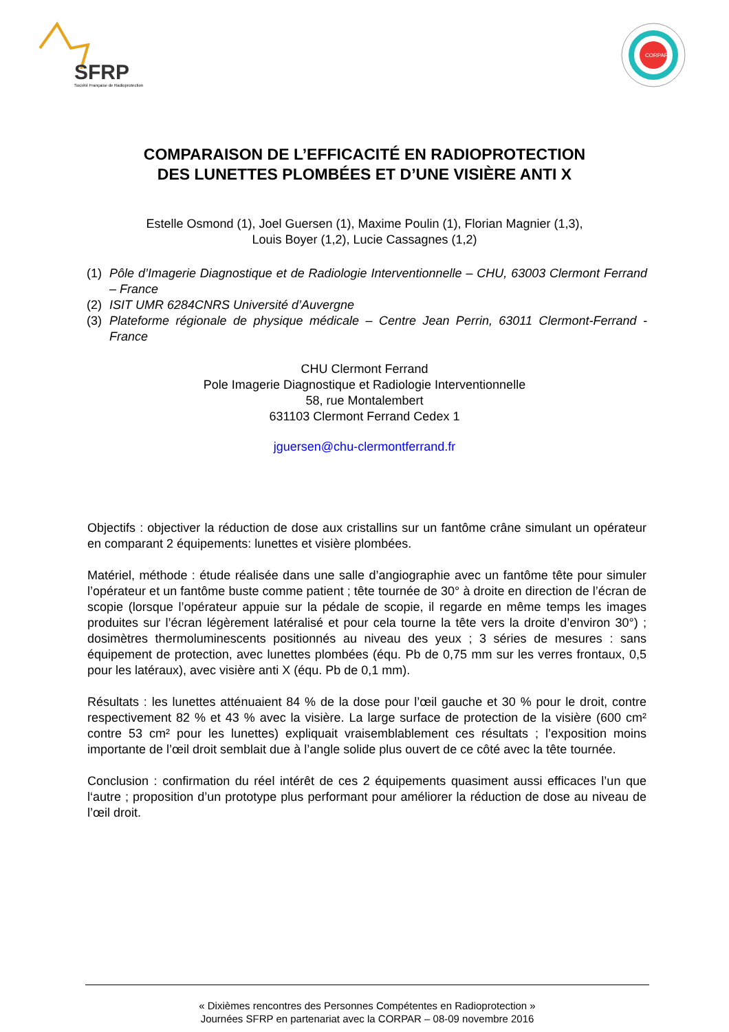SFRP
Société Française de Radioprotection
CORPAR
COMPARAISON DE L’EFFICACITÉ EN RADIOPROTECTION
DES LUNETTES PLOMBÉES ET D’UNE VISIÈRE ANTI X
Estelle Osmond (1), Joel Guersen (1), Maxime Poulin (1), Florian Magnier (1,3),
Louis Boyer (1,2), Lucie Cassagnes (1,2)
(1) Pôle d’Imagerie Diagnostique et de Radiologie Interventionnelle – CHU, 63003 Clermont Ferrand – France
(2) ISIT UMR 6284CNRS Université d’Auvergne
(3) Plateforme régionale de physique médicale – Centre Jean Perrin, 63011 Clermont-Ferrand - France
CHU Clermont Ferrand
Pole Imagerie Diagnostique et Radiologie Interventionnelle
58, rue Montalembert
631103 Clermont Ferrand Cedex 1
jguersen@chu-clermontferrand.fr
Objectifs : objectiver la réduction de dose aux cristallins sur un fantôme crâne simulant un opérateur en comparant 2 équipements: lunettes et visière plombées.
Matériel, méthode : étude réalisée dans une salle d’angiographie avec un fantôme tête pour simuler l’opérateur et un fantôme buste comme patient ; tête tournée de 30° à droite en direction de l’écran de scopie (lorsque l’opérateur appuie sur la pédale de scopie, il regarde en même temps les images produites sur l’écran légèrement latéralisé et pour cela tourne la tête vers la droite d’environ 30°) ; dosimètres thermoluminescents positionnés au niveau des yeux ; 3 séries de mesures : sans équipement de protection, avec lunettes plombées (équ. Pb de 0,75 mm sur les verres frontaux, 0,5 pour les latéraux), avec visière anti X (équ. Pb de 0,1 mm).
Résultats : les lunettes atténuaient 84 % de la dose pour l’œil gauche et 30 % pour le droit, contre respectivement 82 % et 43 % avec la visière. La large surface de protection de la visière (600 cm² contre 53 cm² pour les lunettes) expliquait vraisemblablement ces résultats ; l’exposition moins importante de l’œil droit semblait due à l’angle solide plus ouvert de ce côté avec la tête tournée.
Conclusion : confirmation du réel intérêt de ces 2 équipements quasiment aussi efficaces l’un que l‘autre ; proposition d’un prototype plus performant pour améliorer la réduction de dose au niveau de l’œil droit.
« Dixièmes rencontres des Personnes Compétentes en Radioprotection »
Journées SFRP en partenariat avec la CORPAR – 08-09 novembre 2016